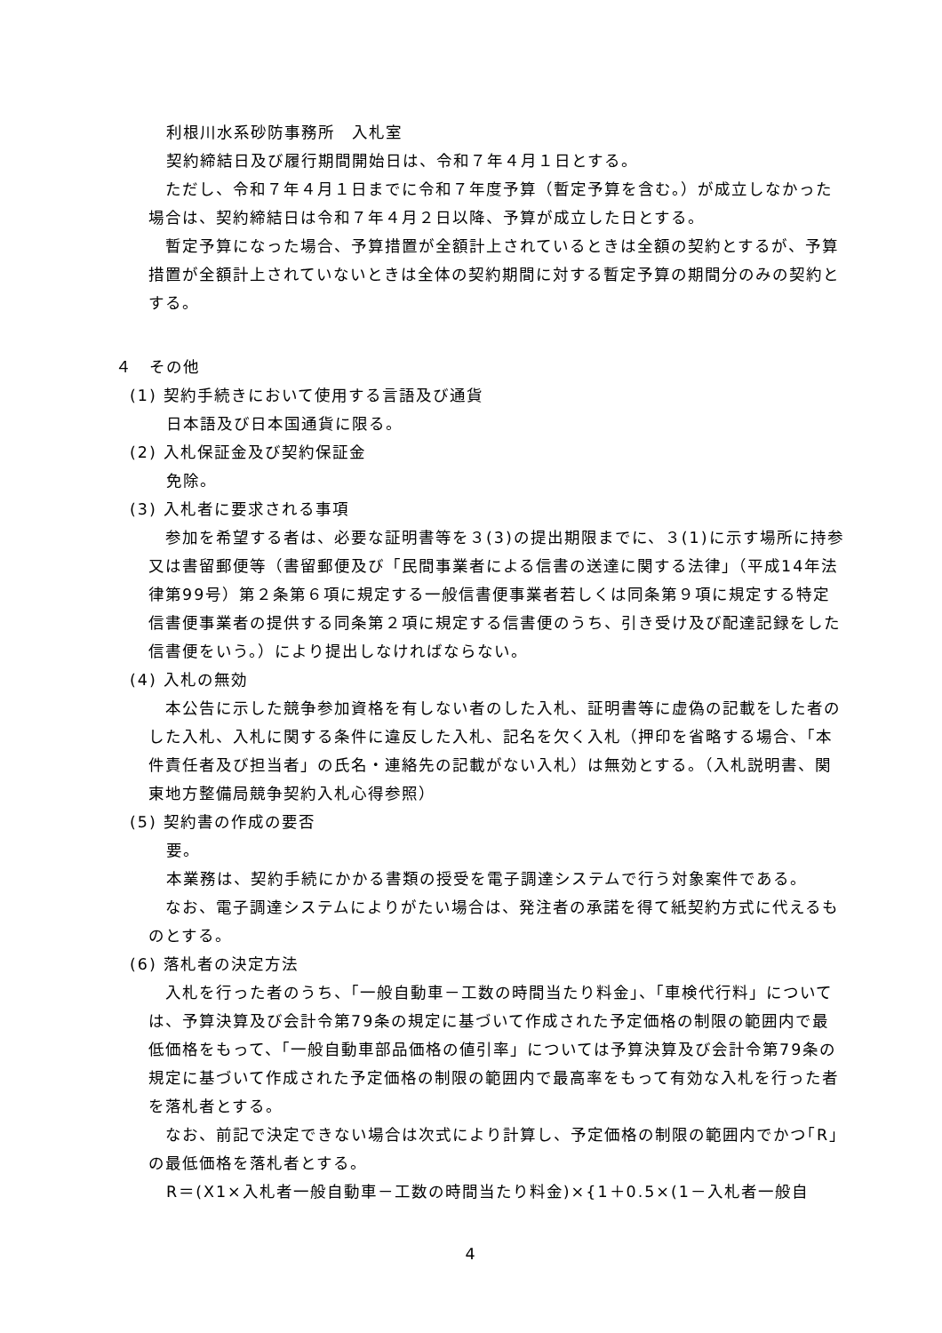利根川水系砂防事務所　入札室
契約締結日及び履行期間開始日は、令和７年４月１日とする。
　ただし、令和７年４月１日までに令和７年度予算（暫定予算を含む。）が成立しなかった場合は、契約締結日は令和７年４月２日以降、予算が成立した日とする。
　暫定予算になった場合、予算措置が全額計上されているときは全額の契約とするが、予算措置が全額計上されていないときは全体の契約期間に対する暫定予算の期間分のみの契約とする。
４　その他
(1) 契約手続きにおいて使用する言語及び通貨
日本語及び日本国通貨に限る。
(2) 入札保証金及び契約保証金
免除。
(3) 入札者に要求される事項
　参加を希望する者は、必要な証明書等を３(3)の提出期限までに、３(1)に示す場所に持参又は書留郵便等（書留郵便及び「民間事業者による信書の送達に関する法律」（平成14年法律第99号）第２条第６項に規定する一般信書便事業者若しくは同条第９項に規定する特定信書便事業者の提供する同条第２項に規定する信書便のうち、引き受け及び配達記録をした信書便をいう。）により提出しなければならない。
(4) 入札の無効
　本公告に示した競争参加資格を有しない者のした入札、証明書等に虚偽の記載をした者のした入札、入札に関する条件に違反した入札、記名を欠く入札（押印を省略する場合、「本件責任者及び担当者」の氏名・連絡先の記載がない入札）は無効とする。（入札説明書、関東地方整備局競争契約入札心得参照）
(5) 契約書の作成の要否
要。
本業務は、契約手続にかかる書類の授受を電子調達システムで行う対象案件である。
　なお、電子調達システムによりがたい場合は、発注者の承諾を得て紙契約方式に代えるものとする。
(6) 落札者の決定方法
　入札を行った者のうち、「一般自動車－工数の時間当たり料金」、「車検代行料」については、予算決算及び会計令第79条の規定に基づいて作成された予定価格の制限の範囲内で最低価格をもって、「一般自動車部品価格の値引率」については予算決算及び会計令第79条の規定に基づいて作成された予定価格の制限の範囲内で最高率をもって有効な入札を行った者を落札者とする。
　なお、前記で決定できない場合は次式により計算し、予定価格の制限の範囲内でかつ｢R｣の最低価格を落札者とする。
R＝(X1×入札者一般自動車－工数の時間当たり料金)×{1＋0.5×(1－入札者一般自
4